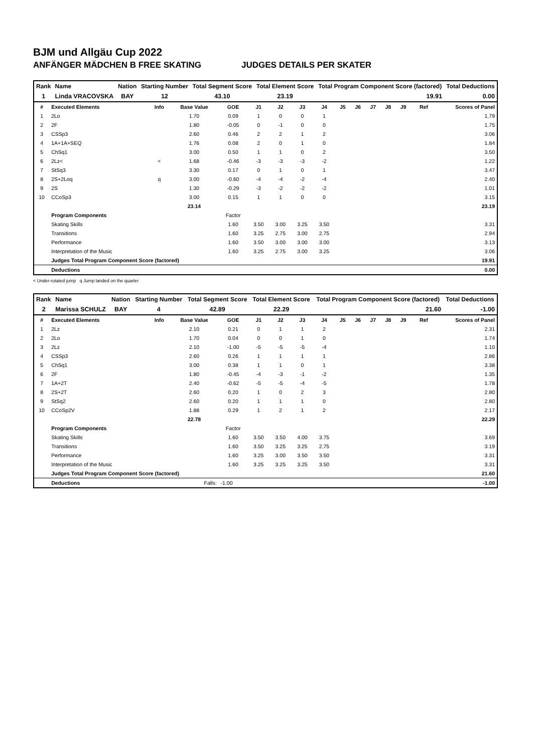BJM und Allgäu Cup 2022
ANFÄNGER MÄDCHEN B FREE SKATING JUDGES DETAILS PER SKATER
| Rank | Name | Nation | Starting Number | Total Segment Score | Total Element Score | Total Program Component Score (factored) | Total Deductions |
| --- | --- | --- | --- | --- | --- | --- | --- |
| 1 | Linda VRACOVSKA | BAY | 12 | 43.10 | 23.19 | 19.91 | 0.00 |
| # | Executed Elements | Info | Base Value | GOE | J1 | J2 | J3 | J4 | J5 | J6 | J7 | J8 | J9 | Ref | Scores of Panel |
| 1 | 2Lo | | 1.70 | 0.09 | 1 | 0 | 0 | 1 | | | | | | | 1.79 |
| 2 | 2F | | 1.80 | -0.05 | 0 | -1 | 0 | 0 | | | | | | | 1.75 |
| 3 | CSSp3 | | 2.60 | 0.46 | 2 | 2 | 1 | 2 | | | | | | | 3.06 |
| 4 | 1A+1A+SEQ | | 1.76 | 0.08 | 2 | 0 | 1 | 0 | | | | | | | 1.84 |
| 5 | ChSq1 | | 3.00 | 0.50 | 1 | 1 | 0 | 2 | | | | | | | 3.50 |
| 6 | 2Lz< | < | 1.68 | -0.46 | -3 | -3 | -3 | -2 | | | | | | | 1.22 |
| 7 | StSq3 | | 3.30 | 0.17 | 0 | 1 | 0 | 1 | | | | | | | 3.47 |
| 8 | 2S+2Loq | q | 3.00 | -0.60 | -4 | -4 | -2 | -4 | | | | | | | 2.40 |
| 9 | 2S | | 1.30 | -0.29 | -3 | -2 | -2 | -2 | | | | | | | 1.01 |
| 10 | CCoSp3 | | 3.00 | 0.15 | 1 | 1 | 0 | 0 | | | | | | | 3.15 |
| | | | 23.14 | | | | | | | | | | | | 23.19 |
| | Program Components | | | Factor | | | | | | | | | | | |
| | Skating Skills | | | 1.60 | 3.50 | 3.00 | 3.25 | 3.50 | | | | | | | 3.31 |
| | Transitions | | | 1.60 | 3.25 | 2.75 | 3.00 | 2.75 | | | | | | | 2.94 |
| | Performance | | | 1.60 | 3.50 | 3.00 | 3.00 | 3.00 | | | | | | | 3.13 |
| | Interpretation of the Music | | | 1.60 | 3.25 | 2.75 | 3.00 | 3.25 | | | | | | | 3.06 |
| | Judges Total Program Component Score (factored) | | | | | | | | | | | | | | 19.91 |
| | Deductions | | | | | | | | | | | | | | 0.00 |
< Under-rotated jump q Jump landed on the quarter
| Rank | Name | Nation | Starting Number | Total Segment Score | Total Element Score | Total Program Component Score (factored) | Total Deductions |
| --- | --- | --- | --- | --- | --- | --- | --- |
| 2 | Marissa SCHULZ | BAY | 4 | 42.89 | 22.29 | 21.60 | -1.00 |
| # | Executed Elements | Info | Base Value | GOE | J1 | J2 | J3 | J4 | J5 | J6 | J7 | J8 | J9 | Ref | Scores of Panel |
| 1 | 2Lz | | 2.10 | 0.21 | 0 | 1 | 1 | 2 | | | | | | | 2.31 |
| 2 | 2Lo | | 1.70 | 0.04 | 0 | 0 | 1 | 0 | | | | | | | 1.74 |
| 3 | 2Lz | | 2.10 | -1.00 | -5 | -5 | -5 | -4 | | | | | | | 1.10 |
| 4 | CSSp3 | | 2.60 | 0.26 | 1 | 1 | 1 | 1 | | | | | | | 2.86 |
| 5 | ChSq1 | | 3.00 | 0.38 | 1 | 1 | 0 | 1 | | | | | | | 3.38 |
| 6 | 2F | | 1.80 | -0.45 | -4 | -3 | -1 | -2 | | | | | | | 1.35 |
| 7 | 1A+2T | | 2.40 | -0.62 | -5 | -5 | -4 | -5 | | | | | | | 1.78 |
| 8 | 2S+2T | | 2.60 | 0.20 | 1 | 0 | 2 | 3 | | | | | | | 2.80 |
| 9 | StSq2 | | 2.60 | 0.20 | 1 | 1 | 1 | 0 | | | | | | | 2.80 |
| 10 | CCoSp2V | | 1.88 | 0.29 | 1 | 2 | 1 | 2 | | | | | | | 2.17 |
| | | | 22.78 | | | | | | | | | | | | 22.29 |
| | Program Components | | | Factor | | | | | | | | | | | |
| | Skating Skills | | | 1.60 | 3.50 | 3.50 | 4.00 | 3.75 | | | | | | | 3.69 |
| | Transitions | | | 1.60 | 3.50 | 3.25 | 3.25 | 2.75 | | | | | | | 3.19 |
| | Performance | | | 1.60 | 3.25 | 3.00 | 3.50 | 3.50 | | | | | | | 3.31 |
| | Interpretation of the Music | | | 1.60 | 3.25 | 3.25 | 3.25 | 3.50 | | | | | | | 3.31 |
| | Judges Total Program Component Score (factored) | | | | | | | | | | | | | | 21.60 |
| | Deductions | | Falls: | -1.00 | | | | | | | | | | | -1.00 |